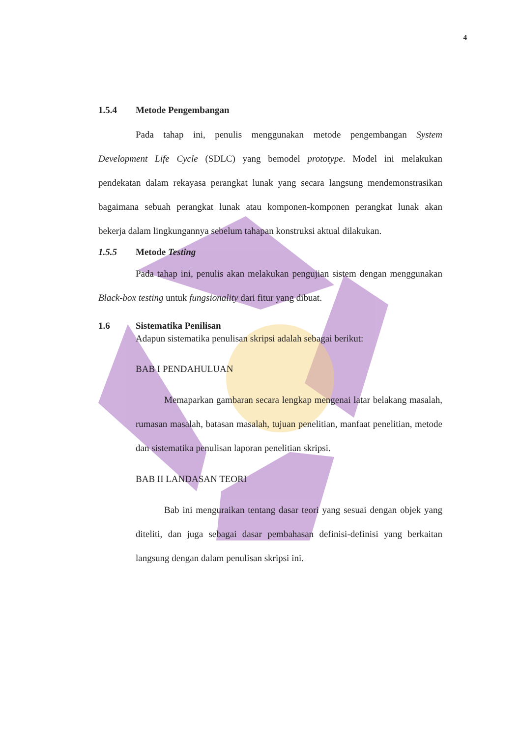4
1.5.4 Metode Pengembangan
Pada tahap ini, penulis menggunakan metode pengembangan System Development Life Cycle (SDLC) yang bemodel prototype. Model ini melakukan pendekatan dalam rekayasa perangkat lunak yang secara langsung mendemonstrasikan bagaimana sebuah perangkat lunak atau komponen-komponen perangkat lunak akan bekerja dalam lingkungannya sebelum tahapan konstruksi aktual dilakukan.
1.5.5 Metode Testing
Pada tahap ini, penulis akan melakukan pengujian sistem dengan menggunakan Black-box testing untuk fungsionality dari fitur yang dibuat.
1.6 Sistematika Penilisan
Adapun sistematika penulisan skripsi adalah sebagai berikut:
BAB I PENDAHULUAN
Memaparkan gambaran secara lengkap mengenai latar belakang masalah, rumasan masalah, batasan masalah, tujuan penelitian, manfaat penelitian, metode dan sistematika penulisan laporan penelitian skripsi.
BAB II LANDASAN TEORI
Bab ini menguraikan tentang dasar teori yang sesuai dengan objek yang diteliti, dan juga sebagai dasar pembahasan definisi-definisi yang berkaitan langsung dengan dalam penulisan skripsi ini.